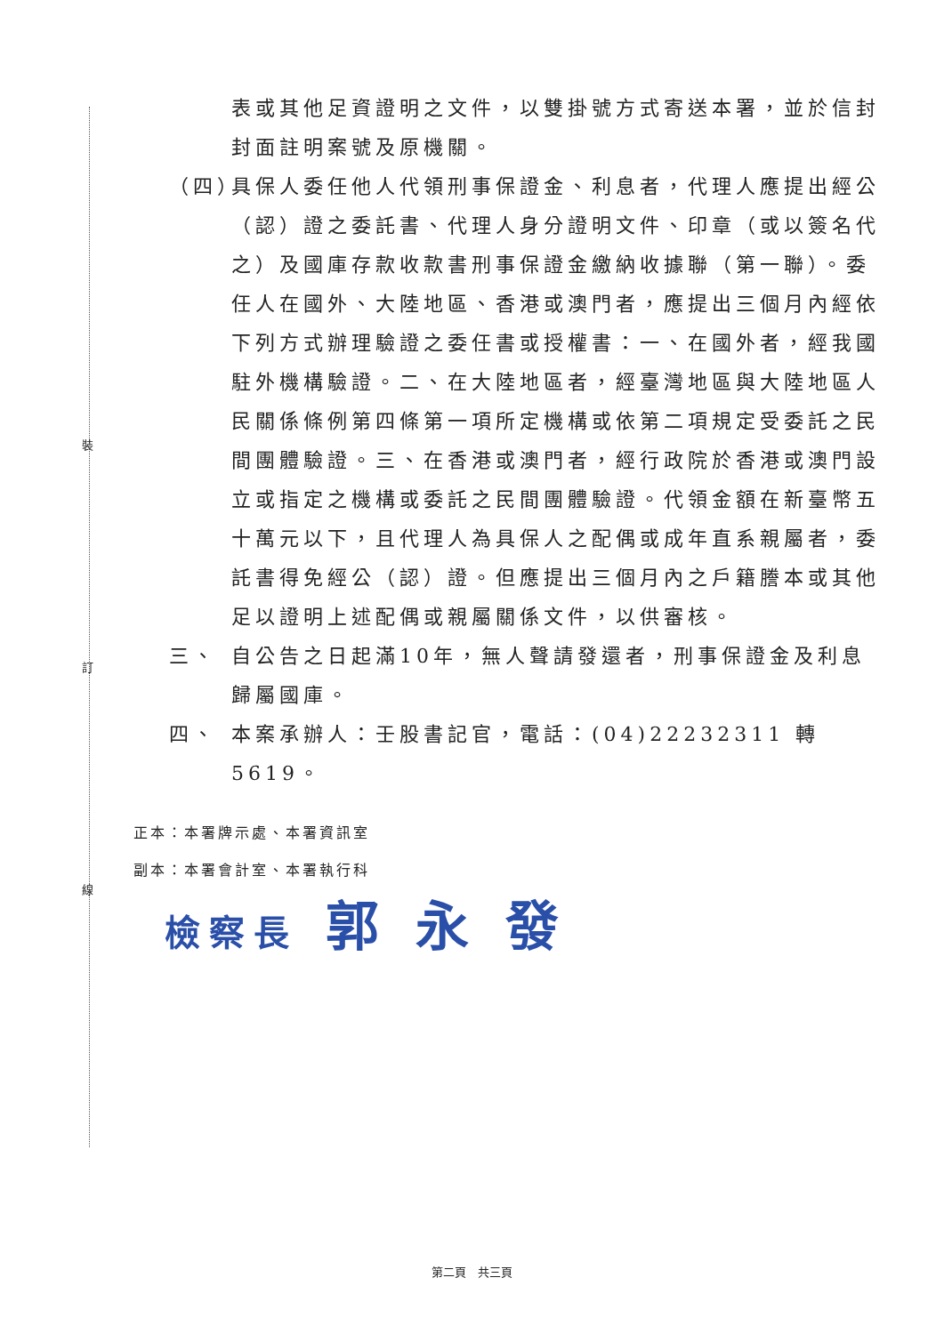裝
訂
線
表或其他足資證明之文件，以雙掛號方式寄送本署，並於信封封面註明案號及原機關。
（四） 具保人委任他人代領刑事保證金、利息者，代理人應提出經公（認）證之委託書、代理人身分證明文件、印章（或以簽名代之）及國庫存款收款書刑事保證金繳納收據聯（第一聯）。委任人在國外、大陸地區、香港或澳門者，應提出三個月內經依下列方式辦理驗證之委任書或授權書：一、在國外者，經我國駐外機構驗證。二、在大陸地區者，經臺灣地區與大陸地區人民關係條例第四條第一項所定機構或依第二項規定受委託之民間團體驗證。三、在香港或澳門者，經行政院於香港或澳門設立或指定之機構或委託之民間團體驗證。代領金額在新臺幣五十萬元以下，且代理人為具保人之配偶或成年直系親屬者，委託書得免經公（認）證。但應提出三個月內之戶籍謄本或其他足以證明上述配偶或親屬關係文件，以供審核。
三、 自公告之日起滿10年，無人聲請發還者，刑事保證金及利息歸屬國庫。
四、 本案承辦人：壬股書記官，電話：(04)22232311 轉 5619。
正本：本署牌示處、本署資訊室
副本：本署會計室、本署執行科
檢察長 郭 永 發
第二頁　共三頁